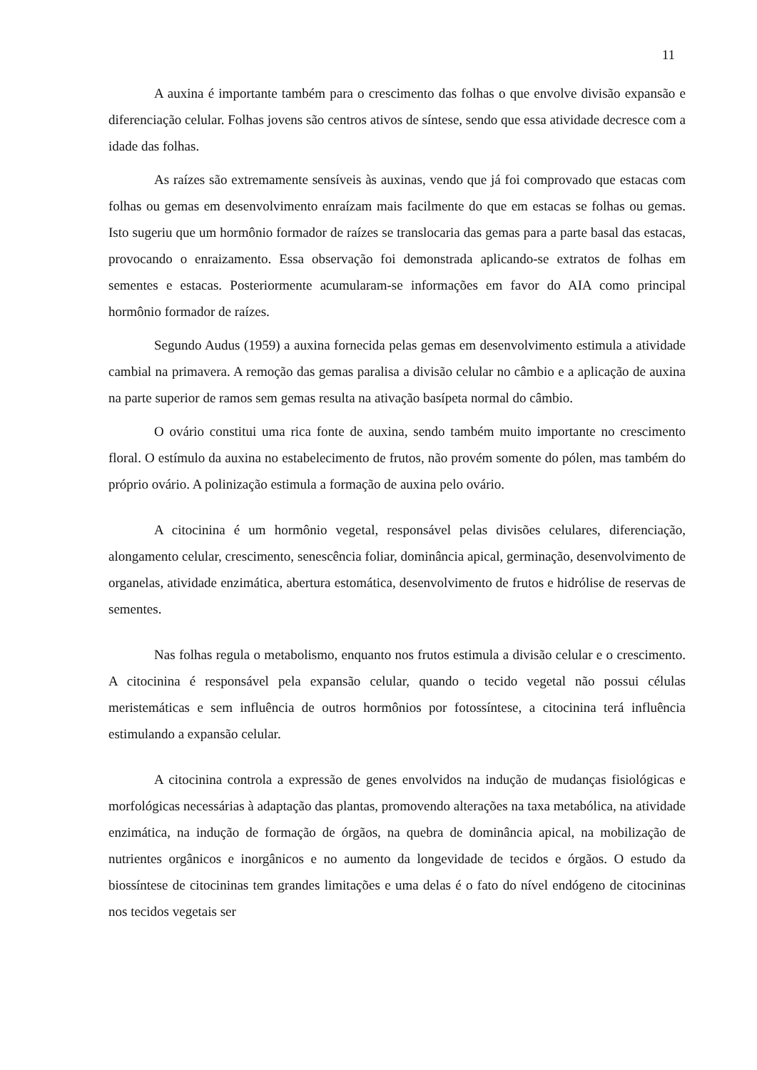11
A auxina é importante também para o crescimento das folhas o que envolve divisão expansão e diferenciação celular. Folhas jovens são centros ativos de síntese, sendo que essa atividade decresce com a idade das folhas.
As raízes são extremamente sensíveis às auxinas, vendo que já foi comprovado que estacas com folhas ou gemas em desenvolvimento enraízam mais facilmente do que em estacas se folhas ou gemas. Isto sugeriu que um hormônio formador de raízes se translocaria das gemas para a parte basal das estacas, provocando o enraizamento. Essa observação foi demonstrada aplicando-se extratos de folhas em sementes e estacas. Posteriormente acumularam-se informações em favor do AIA como principal hormônio formador de raízes.
Segundo Audus (1959) a auxina fornecida pelas gemas em desenvolvimento estimula a atividade cambial na primavera. A remoção das gemas paralisa a divisão celular no câmbio e a aplicação de auxina na parte superior de ramos sem gemas resulta na ativação basípeta normal do câmbio.
O ovário constitui uma rica fonte de auxina, sendo também muito importante no crescimento floral. O estímulo da auxina no estabelecimento de frutos, não provém somente do pólen, mas também do próprio ovário. A polinização estimula a formação de auxina pelo ovário.
A citocinina é um hormônio vegetal, responsável pelas divisões celulares, diferenciação, alongamento celular, crescimento, senescência foliar, dominância apical, germinação, desenvolvimento de organelas, atividade enzimática, abertura estomática, desenvolvimento de frutos e hidrólise de reservas de sementes.
Nas folhas regula o metabolismo, enquanto nos frutos estimula a divisão celular e o crescimento. A citocinina é responsável pela expansão celular, quando o tecido vegetal não possui células meristemáticas e sem influência de outros hormônios por fotossíntese, a citocinina terá influência estimulando a expansão celular.
A citocinina controla a expressão de genes envolvidos na indução de mudanças fisiológicas e morfológicas necessárias à adaptação das plantas, promovendo alterações na taxa metabólica, na atividade enzimática, na indução de formação de órgãos, na quebra de dominância apical, na mobilização de nutrientes orgânicos e inorgânicos e no aumento da longevidade de tecidos e órgãos. O estudo da biossíntese de citocininas tem grandes limitações e uma delas é o fato do nível endógeno de citocininas nos tecidos vegetais ser